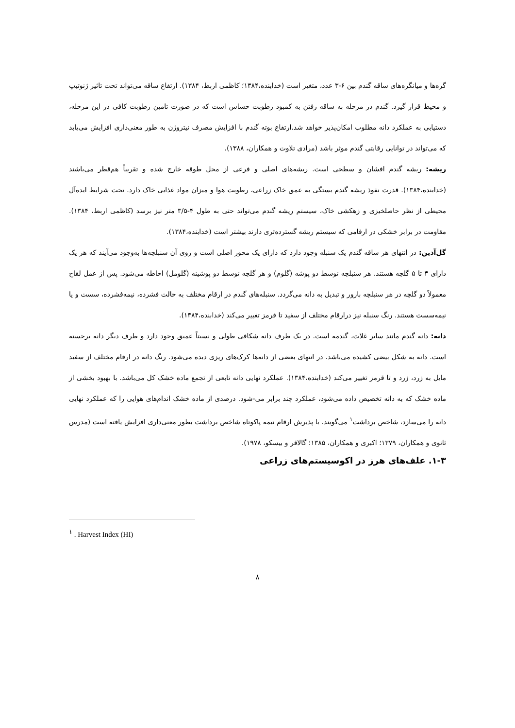گره‌ها و میانگره‌های ساقه گندم بین ۶-۳ عدد، متغیر است (خدابنده،۱۳۸۴؛ کاظمی اربط، ۱۳۸۴). ارتفاع ساقه می‌تواند تحت تاثیر ژنوتیپ و محیط قرار گیرد. گندم در مرحله به ساقه رفتن به کمبود رطوبت حساس است که در صورت تامین رطوبت کافی در این مرحله، دستیابی به عملکرد دانه مطلوب امکان‌پذیر خواهد شد.ارتفاع بوته گندم با افزایش مصرف نیتروژن به طور معنی‌داری افزایش می‌یابد که می‌تواند در توانایی رقابتی گندم موثر باشد (مرادی تلاوت و همکاران، ۱۳۸۸).
ریشه: ریشه گندم افشان و سطحی است. ریشه‌های اصلی و فرعی از محل طوقه خارج شده و تقریباً هم‌قطر می‌باشند (خدابنده،۱۳۸۴). قدرت نفوذ ریشه گندم بستگی به عمق خاک زراعی، رطوبت هوا و میزان مواد غذایی خاک دارد. تحت شرایط ایده‌آل محیطی از نظر حاصلخیزی و زهکشی خاک، سیستم ریشه گندم می‌تواند حتی به طول ۴-۳/۵ متر نیز برسد (کاظمی اربط، ۱۳۸۴). مقاومت در برابر خشکی در ارقامی که سیستم ریشه گسترده‌تری دارند بیشتر است (خدابنده،۱۳۸۴).
گل‌آذین: در انتهای هر ساقه گندم یک سنبله وجود دارد که دارای یک محور اصلی است و روی آن سنبلچه‌ها به‌وجود می‌آیند که هر یک دارای ۳ تا ۵ گلچه هستند. هر سنبلچه توسط دو پوشه (گلوم) و هر گلچه توسط دو پوشینه (گلومل) احاطه می‌شود. پس از عمل لقاح معمولاً دو گلچه در هر سنبلچه بارور و تبدیل به دانه می‌گردد. سنبله‌های گندم در ارقام مختلف به حالت فشرده، نیمه‌فشرده، سست و یا نیمه‌سست هستند. رنگ سنبله نیز درارقام مختلف از سفید تا قرمز تغییر می‌کند (خدابنده،۱۳۸۴).
دانه: دانه گندم مانند سایر غلات، گندمه است. در یک طرف دانه شکافی طولی و نسبتاً عمیق وجود دارد و طرف دیگر دانه برجسته است. دانه به شکل بیضی کشیده می‌باشد. در انتهای بعضی از دانه‌ها کرک‌های ریزی دیده می‌شود. رنگ دانه در ارقام مختلف از سفید مایل به زرد، زرد و تا قرمز تغییر می‌کند (خدابنده،۱۳۸۴). عملکرد نهایی دانه تابعی از تجمع ماده خشک کل می‌باشد. با بهبود بخشی از ماده خشک که به دانه تخصیص داده می‌شود، عملکرد چند برابر می-شود. درصدی از ماده خشک اندام‌های هوایی را که عملکرد نهایی دانه را می‌سازد، شاخص برداشت<sup>۱</sup> می‌گویند. با پذیرش ارقام نیمه پاکوتاه شاخص برداشت بطور معنی‌داری افزایش یافته است (مدرس ثانوی و همکاران، ۱۳۷۹؛ اکبری و همکاران، ۱۳۸۵؛ گالاقر و بیسکو، ۱۹۷۸).
۱-۳. علف‌های هرز در اکوسیستم‌های زراعی
<sup>۱</sup> . Harvest Index (HI)
۸